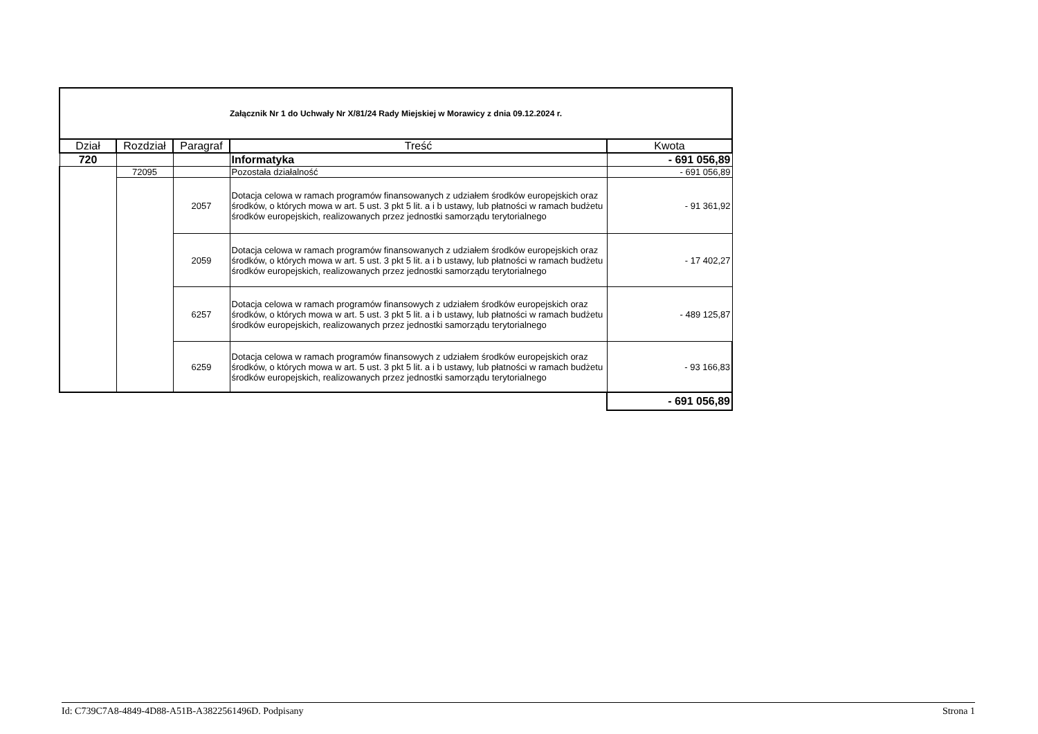| Załącznik Nr 1 do Uchwały Nr X/81/24 Rady Miejskiej w Morawicy z dnia 09.12.2024 r. | | | | |
| Dział | Rozdział | Paragraf | Treść | Kwota |
| 720 | | | Informatyka | - 691 056,89 |
| | 72095 | | Pozostała działalność | - 691 056,89 |
| | | 2057 | Dotacja celowa w ramach programów finansowanych z udziałem środków europejskich oraz środków, o których mowa w art. 5 ust. 3 pkt 5 lit. a i b ustawy, lub płatności w ramach budżetu środków europejskich, realizowanych przez jednostki samorządu terytorialnego | - 91 361,92 |
| | | 2059 | Dotacja celowa w ramach programów finansowanych z udziałem środków europejskich oraz środków, o których mowa w art. 5 ust. 3 pkt 5 lit. a i b ustawy, lub płatności w ramach budżetu środków europejskich, realizowanych przez jednostki samorządu terytorialnego | - 17 402,27 |
| | | 6257 | Dotacja celowa w ramach programów finansowych z udziałem środków europejskich oraz środków, o których mowa w art. 5 ust. 3 pkt 5 lit. a i b ustawy, lub płatności w ramach budżetu środków europejskich, realizowanych przez jednostki samorządu terytorialnego | - 489 125,87 |
| | | 6259 | Dotacja celowa w ramach programów finansowych z udziałem środków europejskich oraz środków, o których mowa w art. 5 ust. 3 pkt 5 lit. a i b ustawy, lub płatności w ramach budżetu środków europejskich, realizowanych przez jednostki samorządu terytorialnego | - 93 166,83 |
| | | | | - 691 056,89 |
Id: C739C7A8-4849-4D88-A51B-A3822561496D. Podpisany Strona 1